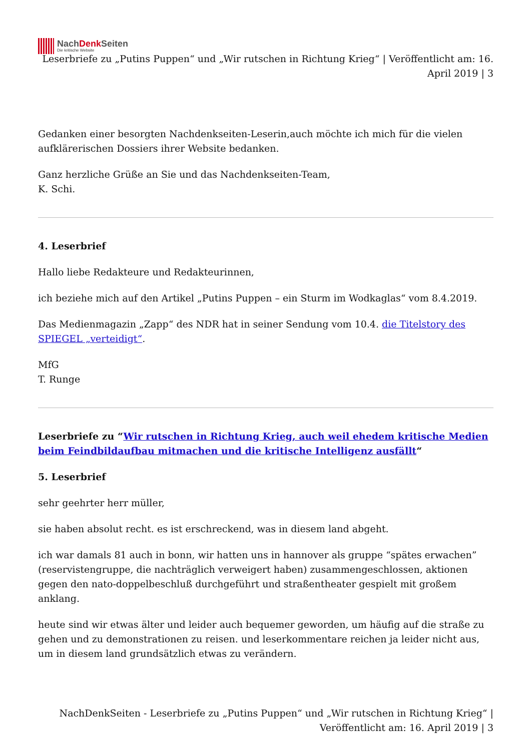NachDenk Seiten
Die kritische Website
Leserbriefe zu „Putins Puppen“ und „Wir rutschen in Richtung Krieg“ | Veröffentlicht am: 16. April 2019 | 3
Gedanken einer besorgten Nachdenkseiten-Leserin,auch möchte ich mich für die vielen aufklärerischen Dossiers ihrer Website bedanken.
Ganz herzliche Grüße an Sie und das Nachdenkseiten-Team,
K. Schi.
4. Leserbrief
Hallo liebe Redakteure und Redakteurinnen,
ich beziehe mich auf den Artikel „Putins Puppen – ein Sturm im Wodkaglas“ vom 8.4.2019.
Das Medienmagazin „Zapp“ des NDR hat in seiner Sendung vom 10.4. die Titelstory des SPIEGEL „verteidigt“.
MfG
T. Runge
Leserbriefe zu “Wir rutschen in Richtung Krieg, auch weil ehedem kritische Medien beim Feindbildaufbau mitmachen und die kritische Intelligenz ausfällt“
5. Leserbrief
sehr geehrter herr müller,
sie haben absolut recht. es ist erschreckend, was in diesem land abgeht.
ich war damals 81 auch in bonn, wir hatten uns in hannover als gruppe “spätes erwachen” (reservistengruppe, die nachträglich verweigert haben) zusammengeschlossen, aktionen gegen den nato-doppelbeschluß durchgeführt und straßentheater gespielt mit großem anklang.
heute sind wir etwas älter und leider auch bequemer geworden, um häufig auf die straße zu gehen und zu demonstrationen zu reisen. und leserkommentare reichen ja leider nicht aus, um in diesem land grundsätzlich etwas zu verändern.
NachDenkSeiten - Leserbriefe zu „Putins Puppen“ und „Wir rutschen in Richtung Krieg“ | Veröffentlicht am: 16. April 2019 | 3